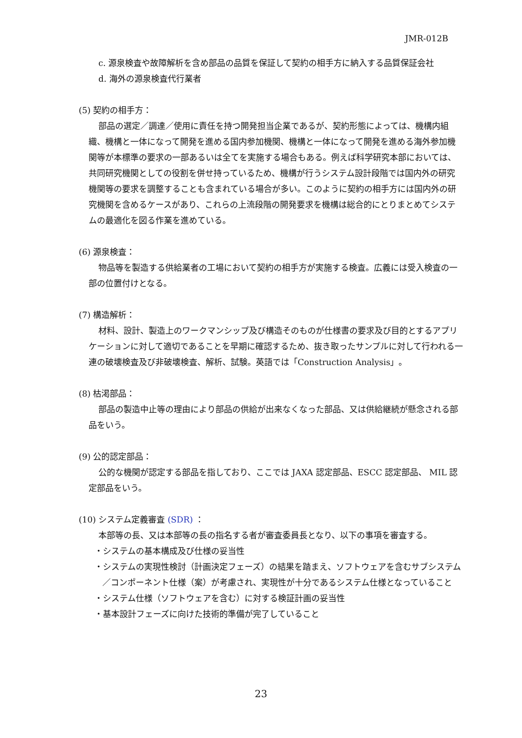JMR-012B
c. 源泉検査や故障解析を含め部品の品質を保証して契約の相手方に納入する品質保証会社
d. 海外の源泉検査代行業者
(5) 契約の相手方：
部品の選定／調達／使用に責任を持つ開発担当企業であるが、契約形態によっては、機構内組織、機構と一体になって開発を進める国内参加機関、機構と一体になって開発を進める海外参加機関等が本標準の要求の一部あるいは全てを実施する場合もある。例えば科学研究本部においては、共同研究機関としての役割を併せ持っているため、機構が行うシステム設計段階では国内外の研究機関等の要求を調整することも含まれている場合が多い。このように契約の相手方には国内外の研究機関を含めるケースがあり、これらの上流段階の開発要求を機構は総合的にとりまとめてシステムの最適化を図る作業を進めている。
(6) 源泉検査：
物品等を製造する供給業者の工場において契約の相手方が実施する検査。広義には受入検査の一部の位置付けとなる。
(7) 構造解析：
材料、設計、製造上のワークマンシップ及び構造そのものが仕様書の要求及び目的とするアプリケーションに対して適切であることを早期に確認するため、抜き取ったサンプルに対して行われる一連の破壊検査及び非破壊検査、解析、試験。英語では「Construction Analysis」。
(8) 枯渇部品：
部品の製造中止等の理由により部品の供給が出来なくなった部品、又は供給継続が懸念される部品をいう。
(9) 公的認定部品：
公的な機関が認定する部品を指しており、ここでは JAXA 認定部品、ESCC 認定部品、 MIL 認定部品をいう。
(10) システム定義審査 (SDR) ：
本部等の長、又は本部等の長の指名する者が審査委員長となり、以下の事項を審査する。
・システムの基本構成及び仕様の妥当性
・システムの実現性検討（計画決定フェーズ）の結果を踏まえ、ソフトウェアを含むサブシステム／コンポーネント仕様（案）が考慮され、実現性が十分であるシステム仕様となっていること
・システム仕様（ソフトウェアを含む）に対する検証計画の妥当性
・基本設計フェーズに向けた技術的準備が完了していること
23